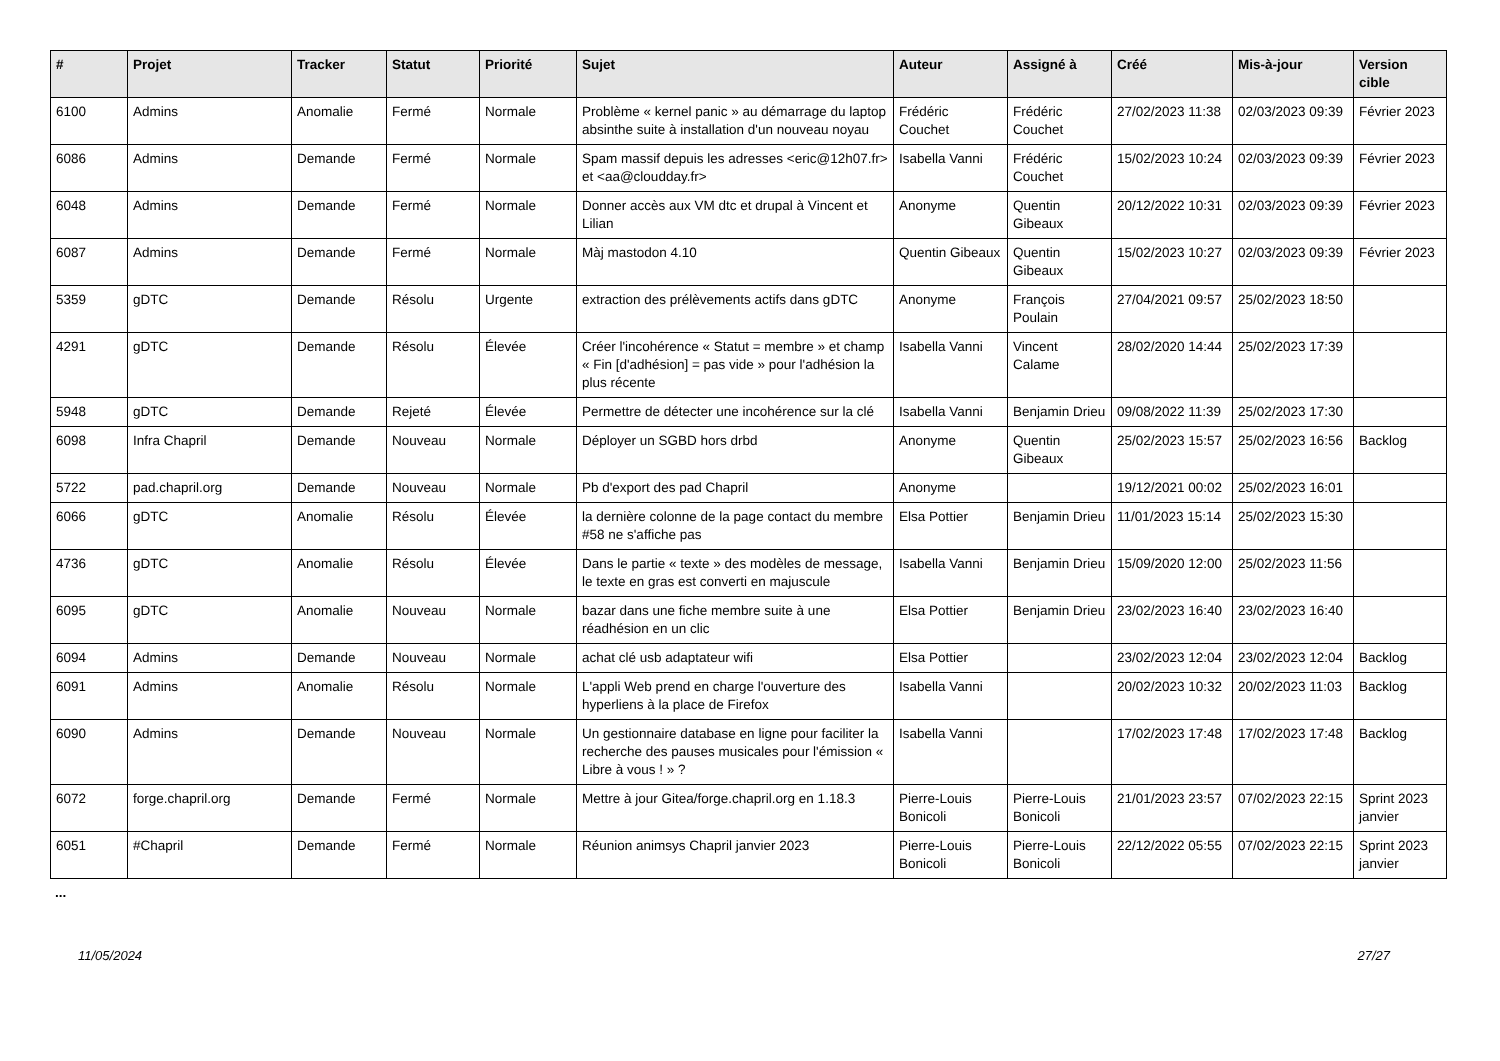| # | Projet | Tracker | Statut | Priorité | Sujet | Auteur | Assigné à | Créé | Mis-à-jour | Version cible |
| --- | --- | --- | --- | --- | --- | --- | --- | --- | --- | --- |
| 6100 | Admins | Anomalie | Fermé | Normale | Problème « kernel panic » au démarrage du laptop absinthe suite à installation d'un nouveau noyau | Frédéric Couchet | Frédéric Couchet | 27/02/2023 11:38 | 02/03/2023 09:39 | Février 2023 |
| 6086 | Admins | Demande | Fermé | Normale | Spam massif depuis les adresses <eric@12h07.fr> et <aa@cloudday.fr> | Isabella Vanni | Frédéric Couchet | 15/02/2023 10:24 | 02/03/2023 09:39 | Février 2023 |
| 6048 | Admins | Demande | Fermé | Normale | Donner accès aux VM dtc et drupal à Vincent et Lilian | Anonyme | Quentin Gibeaux | 20/12/2022 10:31 | 02/03/2023 09:39 | Février 2023 |
| 6087 | Admins | Demande | Fermé | Normale | Màj mastodon 4.10 | Quentin Gibeaux | Quentin Gibeaux | 15/02/2023 10:27 | 02/03/2023 09:39 | Février 2023 |
| 5359 | gDTC | Demande | Résolu | Urgente | extraction des prélèvements actifs dans gDTC | Anonyme | François Poulain | 27/04/2021 09:57 | 25/02/2023 18:50 | |
| 4291 | gDTC | Demande | Résolu | Élevée | Créer l'incohérence « Statut = membre » et champ « Fin [d'adhésion] = pas vide » pour l'adhésion la plus récente | Isabella Vanni | Vincent Calame | 28/02/2020 14:44 | 25/02/2023 17:39 | |
| 5948 | gDTC | Demande | Rejeté | Élevée | Permettre de détecter une incohérence sur la clé | Isabella Vanni | Benjamin Drieu | 09/08/2022 11:39 | 25/02/2023 17:30 | |
| 6098 | Infra Chapril | Demande | Nouveau | Normale | Déployer un SGBD hors drbd | Anonyme | Quentin Gibeaux | 25/02/2023 15:57 | 25/02/2023 16:56 | Backlog |
| 5722 | pad.chapril.org | Demande | Nouveau | Normale | Pb d'export des pad Chapril | Anonyme | | 19/12/2021 00:02 | 25/02/2023 16:01 | |
| 6066 | gDTC | Anomalie | Résolu | Élevée | la dernière colonne de la page contact du membre #58 ne s'affiche pas | Elsa Pottier | Benjamin Drieu | 11/01/2023 15:14 | 25/02/2023 15:30 | |
| 4736 | gDTC | Anomalie | Résolu | Élevée | Dans le partie « texte » des modèles de message, le texte en gras est converti en majuscule | Isabella Vanni | Benjamin Drieu | 15/09/2020 12:00 | 25/02/2023 11:56 | |
| 6095 | gDTC | Anomalie | Nouveau | Normale | bazar dans une fiche membre suite à une réadhésion en un clic | Elsa Pottier | Benjamin Drieu | 23/02/2023 16:40 | 23/02/2023 16:40 | |
| 6094 | Admins | Demande | Nouveau | Normale | achat clé usb adaptateur wifi | Elsa Pottier | | 23/02/2023 12:04 | 23/02/2023 12:04 | Backlog |
| 6091 | Admins | Anomalie | Résolu | Normale | L'appli Web prend en charge l'ouverture des hyperliens à la place de Firefox | Isabella Vanni | | 20/02/2023 10:32 | 20/02/2023 11:03 | Backlog |
| 6090 | Admins | Demande | Nouveau | Normale | Un gestionnaire database en ligne pour faciliter la recherche des pauses musicales pour l'émission « Libre à vous ! » ? | Isabella Vanni | | 17/02/2023 17:48 | 17/02/2023 17:48 | Backlog |
| 6072 | forge.chapril.org | Demande | Fermé | Normale | Mettre à jour Gitea/forge.chapril.org en 1.18.3 | Pierre-Louis Bonicoli | Pierre-Louis Bonicoli | 21/01/2023 23:57 | 07/02/2023 22:15 | Sprint 2023 janvier |
| 6051 | #Chapril | Demande | Fermé | Normale | Réunion animsys Chapril janvier 2023 | Pierre-Louis Bonicoli | Pierre-Louis Bonicoli | 22/12/2022 05:55 | 07/02/2023 22:15 | Sprint 2023 janvier |
...
11/05/2024 27/27